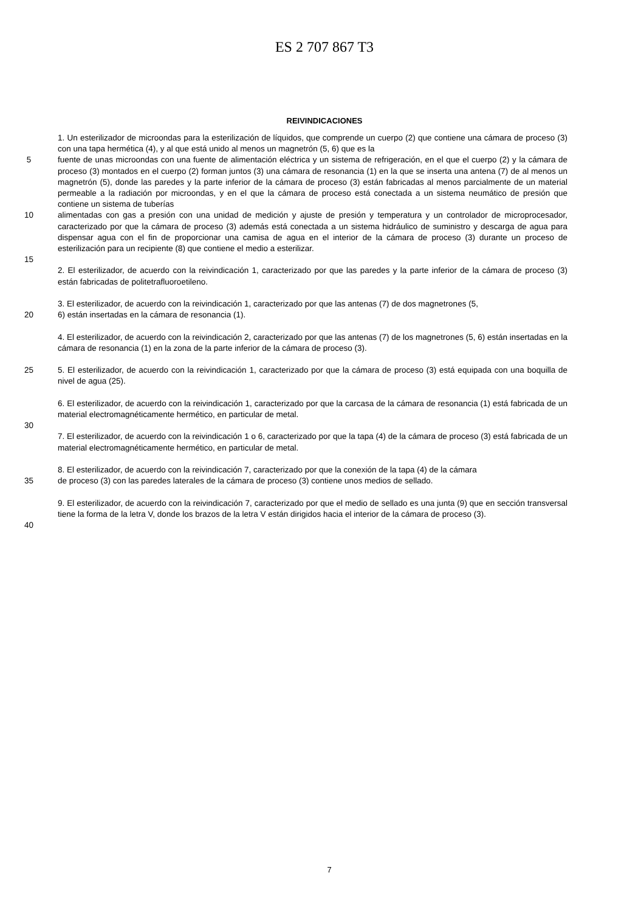ES 2 707 867 T3
REIVINDICACIONES
1. Un esterilizador de microondas para la esterilización de líquidos, que comprende un cuerpo (2) que contiene una cámara de proceso (3) con una tapa hermética (4), y al que está unido al menos un magnetrón (5, 6) que es la
5 fuente de unas microondas con una fuente de alimentación eléctrica y un sistema de refrigeración, en el que el cuerpo (2) y la cámara de proceso (3) montados en el cuerpo (2) forman juntos (3) una cámara de resonancia (1) en la que se inserta una antena (7) de al menos un magnetrón (5), donde las paredes y la parte inferior de la cámara de proceso (3) están fabricadas al menos parcialmente de un material permeable a la radiación por microondas, y en el que la cámara de proceso está conectada a un sistema neumático de presión que contiene un sistema de tuberías
10 alimentadas con gas a presión con una unidad de medición y ajuste de presión y temperatura y un controlador de microprocesador, caracterizado por que la cámara de proceso (3) además está conectada a un sistema hidráulico de suministro y descarga de agua para dispensar agua con el fin de proporcionar una camisa de agua en el interior de la cámara de proceso (3) durante un proceso de esterilización para un recipiente (8) que contiene el medio a esterilizar.
15
2. El esterilizador, de acuerdo con la reivindicación 1, caracterizado por que las paredes y la parte inferior de la cámara de proceso (3) están fabricadas de politetrafluoroetileno.
3. El esterilizador, de acuerdo con la reivindicación 1, caracterizado por que las antenas (7) de dos magnetrones (5,
20 6) están insertadas en la cámara de resonancia (1).
4. El esterilizador, de acuerdo con la reivindicación 2, caracterizado por que las antenas (7) de los magnetrones (5, 6) están insertadas en la cámara de resonancia (1) en la zona de la parte inferior de la cámara de proceso (3).
25 5. El esterilizador, de acuerdo con la reivindicación 1, caracterizado por que la cámara de proceso (3) está equipada con una boquilla de nivel de agua (25).
6. El esterilizador, de acuerdo con la reivindicación 1, caracterizado por que la carcasa de la cámara de resonancia (1) está fabricada de un material electromagnéticamente hermético, en particular de metal.
30
7. El esterilizador, de acuerdo con la reivindicación 1 o 6, caracterizado por que la tapa (4) de la cámara de proceso (3) está fabricada de un material electromagnéticamente hermético, en particular de metal.
8. El esterilizador, de acuerdo con la reivindicación 7, caracterizado por que la conexión de la tapa (4) de la cámara
35 de proceso (3) con las paredes laterales de la cámara de proceso (3) contiene unos medios de sellado.
9. El esterilizador, de acuerdo con la reivindicación 7, caracterizado por que el medio de sellado es una junta (9) que en sección transversal tiene la forma de la letra V, donde los brazos de la letra V están dirigidos hacia el interior de la cámara de proceso (3).
40
7